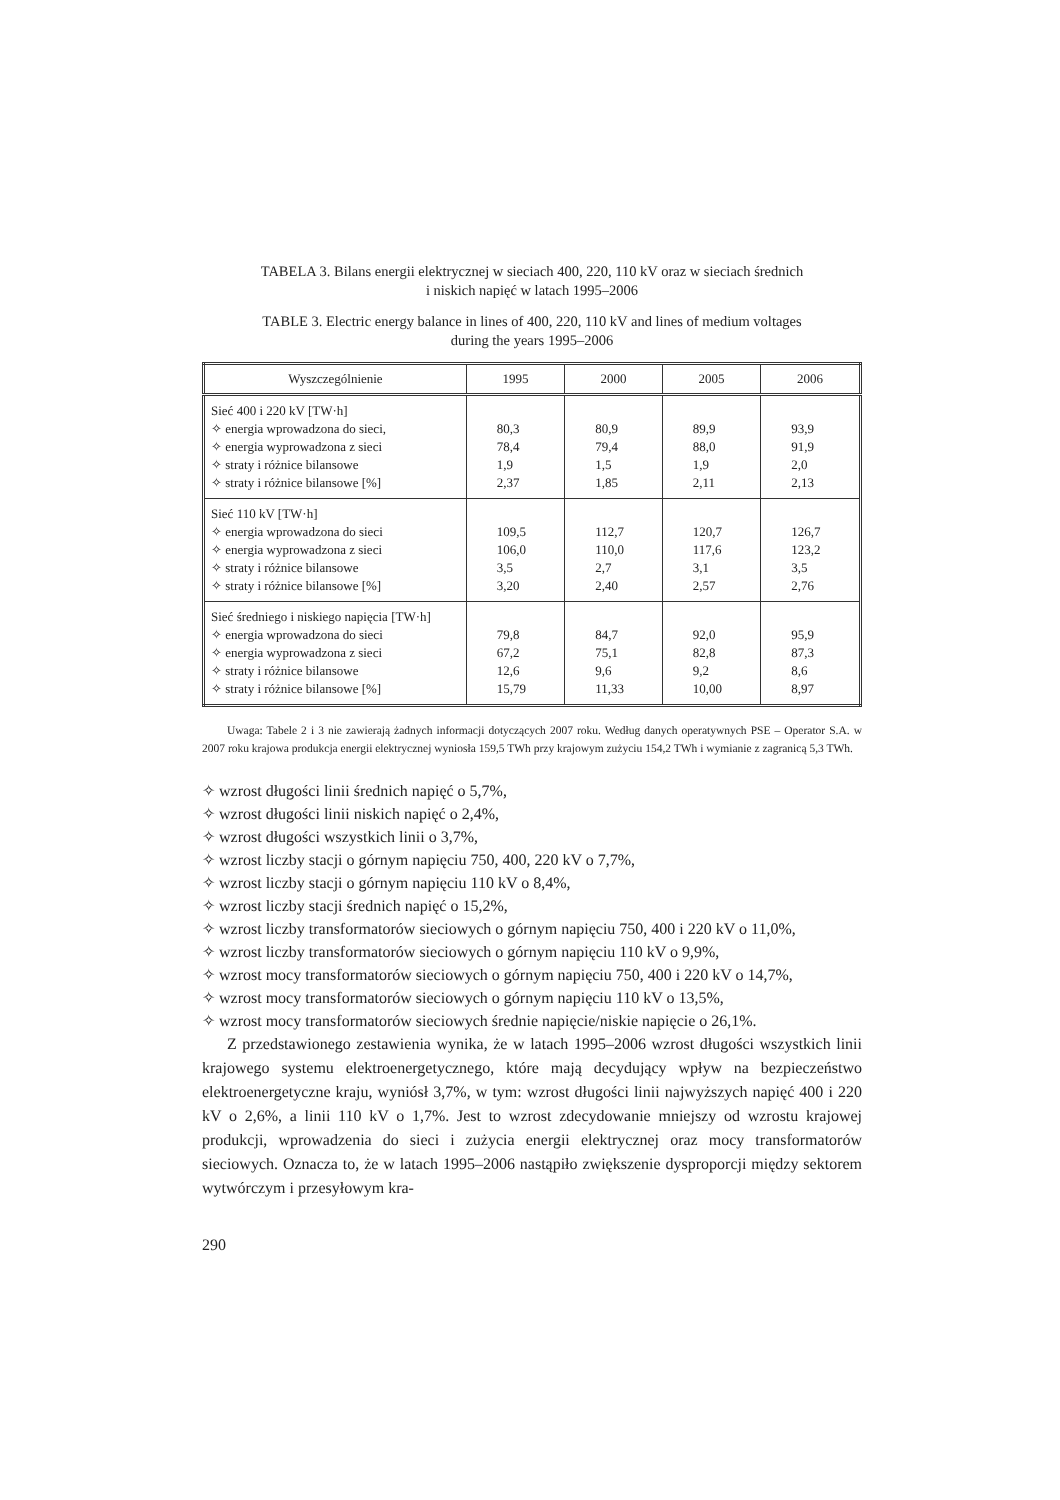TABELA 3. Bilans energii elektrycznej w sieciach 400, 220, 110 kV oraz w sieciach średnich
i niskich napięć w latach 1995–2006
TABLE 3. Electric energy balance in lines of 400, 220, 110 kV and lines of medium voltages
during the years 1995–2006
| Wyszczególnienie | 1995 | 2000 | 2005 | 2006 |
| --- | --- | --- | --- | --- |
| Sieć 400 i 220 kV [TW·h] ✧ energia wprowadzona do sieci, ✧ energia wyprowadzona z sieci ✧ straty i różnice bilansowe ✧ straty i różnice bilansowe [%] | 80,3 78,4 1,9 2,37 | 80,9 79,4 1,5 1,85 | 89,9 88,0 1,9 2,11 | 93,9 91,9 2,0 2,13 |
| Sieć 110 kV [TW·h] ✧ energia wprowadzona do sieci ✧ energia wyprowadzona z sieci ✧ straty i różnice bilansowe ✧ straty i różnice bilansowe [%] | 109,5 106,0 3,5 3,20 | 112,7 110,0 2,7 2,40 | 120,7 117,6 3,1 2,57 | 126,7 123,2 3,5 2,76 |
| Sieć średniego i niskiego napięcia [TW·h] ✧ energia wprowadzona do sieci ✧ energia wyprowadzona z sieci ✧ straty i różnice bilansowe ✧ straty i różnice bilansowe [%] | 79,8 67,2 12,6 15,79 | 84,7 75,1 9,6 11,33 | 92,0 82,8 9,2 10,00 | 95,9 87,3 8,6 8,97 |
Uwaga: Tabele 2 i 3 nie zawierają żadnych informacji dotyczących 2007 roku. Według danych operatywnych PSE – Operator S.A. w 2007 roku krajowa produkcja energii elektrycznej wyniosła 159,5 TWh przy krajowym zużyciu 154,2 TWh i wymianie z zagranicą 5,3 TWh.
✧ wzrost długości linii średnich napięć o 5,7%,
✧ wzrost długości linii niskich napięć o 2,4%,
✧ wzrost długości wszystkich linii o 3,7%,
✧ wzrost liczby stacji o górnym napięciu 750, 400, 220 kV o 7,7%,
✧ wzrost liczby stacji o górnym napięciu 110 kV o 8,4%,
✧ wzrost liczby stacji średnich napięć o 15,2%,
✧ wzrost liczby transformatorów sieciowych o górnym napięciu 750, 400 i 220 kV o 11,0%,
✧ wzrost liczby transformatorów sieciowych o górnym napięciu 110 kV o 9,9%,
✧ wzrost mocy transformatorów sieciowych o górnym napięciu 750, 400 i 220 kV o 14,7%,
✧ wzrost mocy transformatorów sieciowych o górnym napięciu 110 kV o 13,5%,
✧ wzrost mocy transformatorów sieciowych średnie napięcie/niskie napięcie o 26,1%.
Z przedstawionego zestawienia wynika, że w latach 1995–2006 wzrost długości wszy­stkich linii krajowego systemu elektroenergetycznego, które mają decydujący wpływ na bezpieczeństwo elektroenergetyczne kraju, wyniósł 3,7%, w tym: wzrost długości linii najwyższych napięć 400 i 220 kV o 2,6%, a linii 110 kV o 1,7%. Jest to wzrost zdecydowanie mniejszy od wzrostu krajowej produkcji, wprowadzenia do sieci i zużycia energii elek­trycznej oraz mocy transformatorów sieciowych. Oznacza to, że w latach 1995–2006 nastąpiło zwiększenie dysproporcji między sektorem wytwórczym i przesyłowym kra-
290